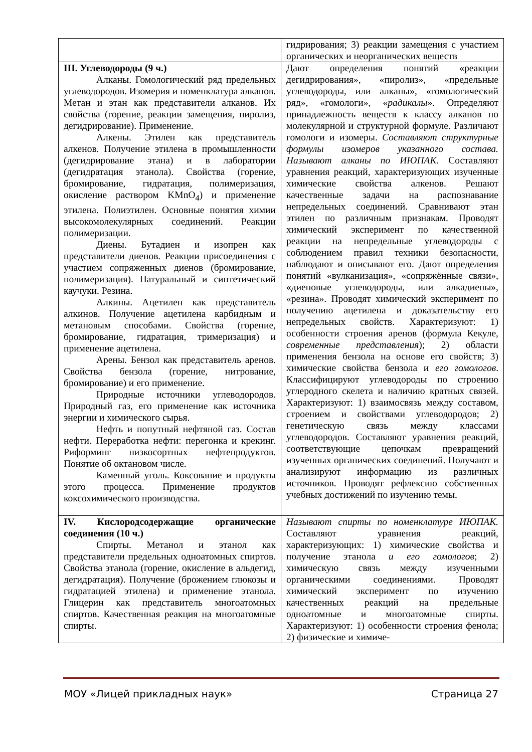| | гидрирования; 3) реакции замещения с участием органических и неорганических веществ |
| III. Углеводороды (9 ч.) Алканы. Гомологический ряд предельных углеводородов. Изомерия и номенклатура алканов. Метан и этан как представители алканов. Их свойства (горение, реакции замещения, пиролиз, дегидрирование). Применение. Алкены. Этилен как представитель алкенов. Получение этилена в промышленности (дегидрирование этана) и в лаборатории (дегидратация этанола). Свойства (горение, бромирование, гидратация, полимеризация, окисление раствором KMnO<sub>4</sub>) и применение этилена. Полиэтилен. Основные понятия химии высокомолекулярных соединений. Реакции полимеризации. Диены. Бутадиен и изопрен как представители диенов. Реакции присоединения с участием сопряженных диенов (бромирование, полимеризация). Натуральный и синтетический каучуки. Резина. Алкины. Ацетилен как представитель алкинов. Получение ацетилена карбидным и метановым способами. Свойства (горение, бромирование, гидратация, тримеризация) и применение ацетилена. Арены. Бензол как представитель аренов. Свойства бензола (горение, нитрование, бромирование) и его применение. Природные источники углеводородов. Природный газ, его применение как источника энергии и химического сырья. Нефть и попутный нефтяной газ. Состав нефти. Переработка нефти: перегонка и крекинг. Риформинг низкосортных нефтепродуктов. Понятие об октановом числе. Каменный уголь. Коксование и продукты этого процесса. Применение продуктов коксохимического производства. | Дают определения понятий «реакции дегидрирования», «пиролиз», «предельные углеводороды, или алканы», «гомологический ряд», «гомологи», « радикалы ». Определяют принадлежность веществ к классу алканов по молекулярной и структурной формуле. Различают гомологи и изомеры. Составляют структурные формулы изомеров указанного состава. Называют алканы по ИЮПАК . Составляют уравнения реакций, характеризующих изученные химические свойства алкенов. Решают качественные задачи на распознавание непредельных соединений. Сравнивают этан этилен по различным признакам. Проводят химический эксперимент по качественной реакции на непредельные углеводороды с соблюдением правил техники безопасности, наблюдают и описывают его. Дают определения понятий «вулканизация», «сопряжённые связи», «диеновые углеводороды, или алкадиены», «резина». Проводят химический эксперимент по получению ацетилена и доказательству его непредельных свойств. Характеризуют: 1) особенности строения аренов (формула Кекуле, современные представления ); 2) области применения бензола на основе его свойств; 3) химические свойства бензола и его гомологов . Классифицируют углеводороды по строению углеродного скелета и наличию кратных связей. Характеризуют: 1) взаимосвязь между составом, строением и свойствами углеводородов; 2) генетическую связь между классами углеводородов. Составляют уравнения реакций, соответствующие цепочкам превращений изученных органических соединений. Получают и анализируют информацию из различных источников. Проводят рефлексию собственных учебных достижений по изучению темы. |
| IV. Кислородсодержащие органические соединения (10 ч.) Спирты. Метанол и этанол как представители предельных одноатомных спиртов. Свойства этанола (горение, окисление в альдегид, дегидратация). Получение (брожением глюкозы и гидратацией этилена) и применение этанола. Глицерин как представитель многоатомных спиртов. Качественная реакция на многоатомные спирты. | Называют спирты по номенклатуре ИЮПАК. Составляют уравнения реакций, характеризующих: 1) химические свойства и получение этанола и его гомологов ; 2) химическую связь между изученными органическими соединениями. Проводят химический эксперимент по изучению качественных реакций на предельные одноатомные и многоатомные спирты. Характеризуют: 1) особенности строения фенола; 2) физические и химиче- |
МОУ «Лицей прикладных наук» Страница 27